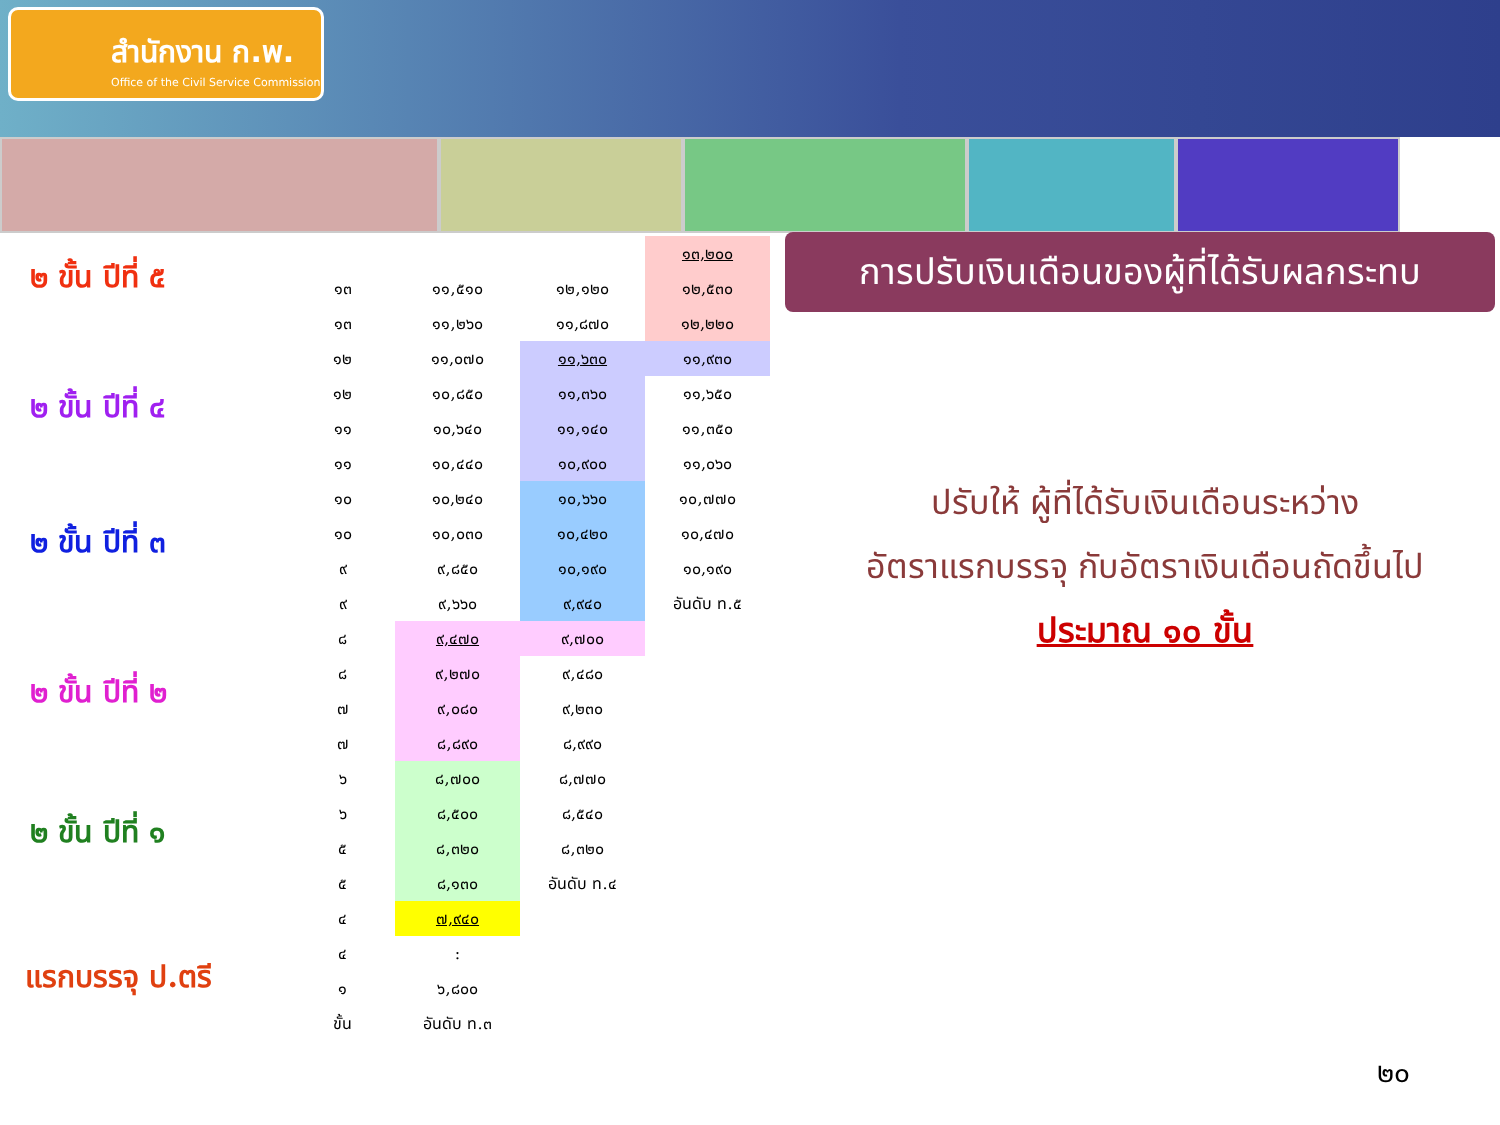สำนักงาน ก.พ.
Office of the Civil Service Commission
การปรับเงินเดือนของผู้ที่ได้รับผลกระทบ
๒ ขั้น ปีที่ ๕
๒ ขั้น ปีที่ ๔
๒ ขั้น ปีที่ ๓
๒ ขั้น ปีที่ ๒
๒ ขั้น ปีที่ ๑
แรกบรรจุ ป.ตรี
| | | | ๑๓,๒๐๐ |
| ๑๓ | ๑๑,๕๑๐ | ๑๒,๑๒๐ | ๑๒,๕๓๐ |
| ๑๓ | ๑๑,๒๖๐ | ๑๑,๘๗๐ | ๑๒,๒๒๐ |
| ๑๒ | ๑๑,๐๗๐ | ๑๑,๖๓๐ | ๑๑,๙๓๐ |
| ๑๒ | ๑๐,๘๕๐ | ๑๑,๓๖๐ | ๑๑,๖๕๐ |
| ๑๑ | ๑๐,๖๔๐ | ๑๑,๑๔๐ | ๑๑,๓๕๐ |
| ๑๑ | ๑๐,๔๔๐ | ๑๐,๙๐๐ | ๑๑,๐๖๐ |
| ๑๐ | ๑๐,๒๔๐ | ๑๐,๖๖๐ | ๑๐,๗๗๐ |
| ๑๐ | ๑๐,๐๓๐ | ๑๐,๔๒๐ | ๑๐,๔๗๐ |
| ๙ | ๙,๘๕๐ | ๑๐,๑๙๐ | ๑๐,๑๙๐ |
| ๙ | ๙,๖๖๐ | ๙,๙๔๐ | อันดับ ท.๕ |
| ๘ | ๙,๔๗๐ | ๙,๗๐๐ | |
| ๘ | ๙,๒๗๐ | ๙,๔๘๐ | |
| ๗ | ๙,๐๘๐ | ๙,๒๓๐ | |
| ๗ | ๘,๘๙๐ | ๘,๙๙๐ | |
| ๖ | ๘,๗๐๐ | ๘,๗๗๐ | |
| ๖ | ๘,๕๐๐ | ๘,๕๔๐ | |
| ๕ | ๘,๓๒๐ | ๘,๓๒๐ | |
| ๕ | ๘,๑๓๐ | อันดับ ท.๔ | |
| ๔ | ๗,๙๔๐ | | |
| ๔ | : | | |
| ๑ | ๖,๘๐๐ | | |
| ขั้น | อันดับ ท.๓ | | |
ปรับให้ ผู้ที่ได้รับเงินเดือนระหว่าง
อัตราแรกบรรจุ กับอัตราเงินเดือนถัดขึ้นไป
ประมาณ ๑๐ ขั้น
๒๐